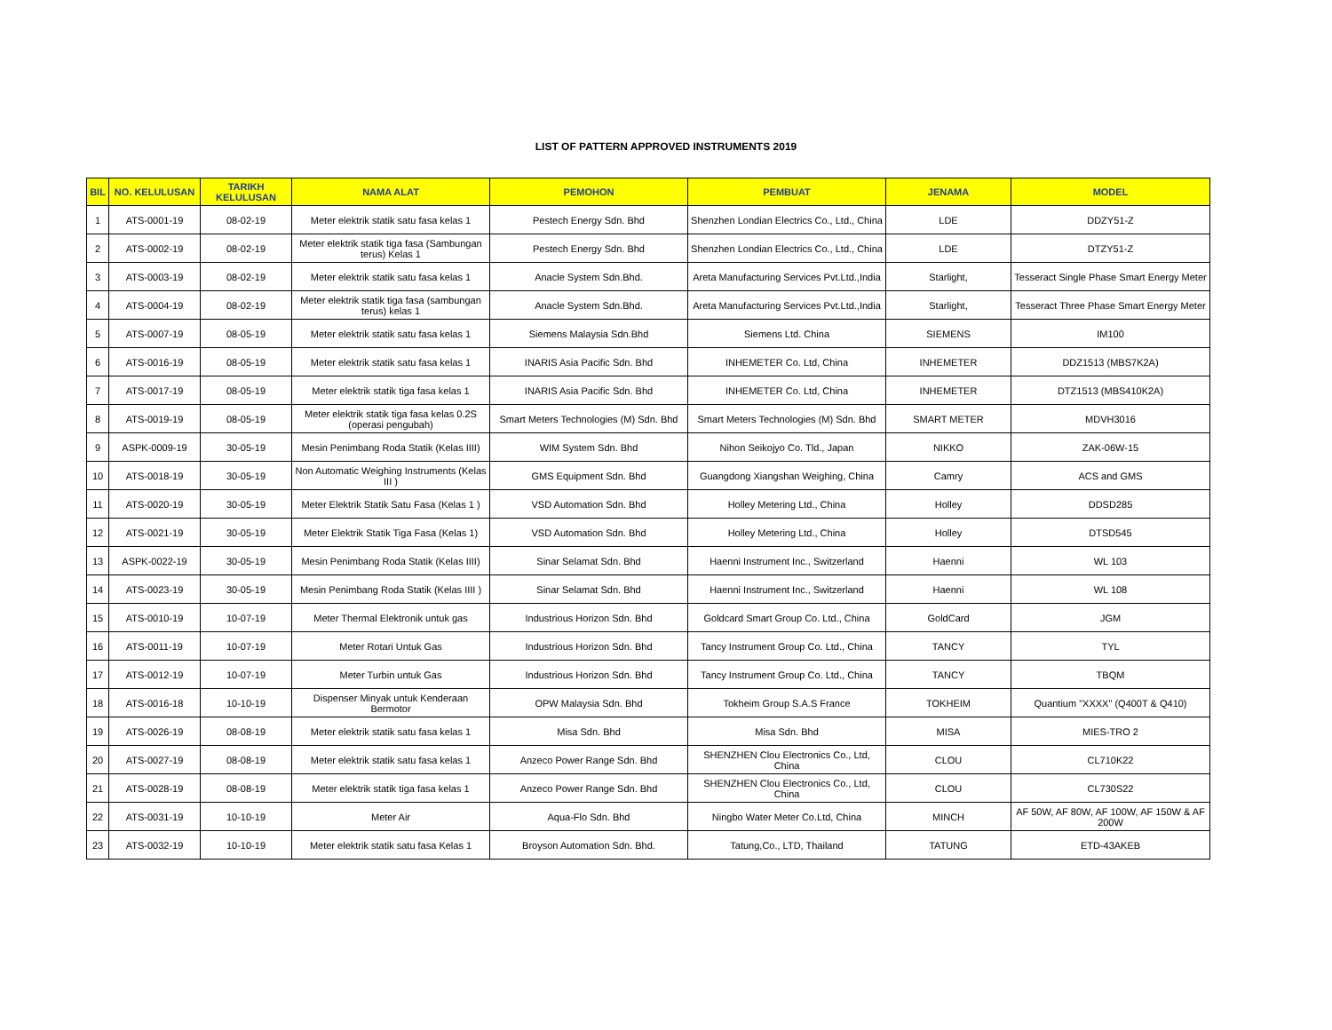LIST OF PATTERN APPROVED INSTRUMENTS 2019
| BIL | NO. KELULUSAN | TARIKH KELULUSAN | NAMA ALAT | PEMOHON | PEMBUAT | JENAMA | MODEL |
| --- | --- | --- | --- | --- | --- | --- | --- |
| 1 | ATS-0001-19 | 08-02-19 | Meter elektrik statik satu fasa kelas 1 | Pestech Energy Sdn. Bhd | Shenzhen Londian Electrics Co., Ltd., China | LDE | DDZY51-Z |
| 2 | ATS-0002-19 | 08-02-19 | Meter elektrik statik tiga fasa (Sambungan terus) Kelas 1 | Pestech Energy Sdn. Bhd | Shenzhen Londian Electrics Co., Ltd., China | LDE | DTZY51-Z |
| 3 | ATS-0003-19 | 08-02-19 | Meter elektrik statik satu fasa kelas 1 | Anacle System Sdn.Bhd. | Areta Manufacturing Services Pvt.Ltd.,India | Starlight, | Tesseract Single Phase Smart Energy Meter |
| 4 | ATS-0004-19 | 08-02-19 | Meter elektrik statik tiga fasa (sambungan terus) kelas 1 | Anacle System Sdn.Bhd. | Areta Manufacturing Services Pvt.Ltd.,India | Starlight, | Tesseract Three Phase Smart Energy Meter |
| 5 | ATS-0007-19 | 08-05-19 | Meter elektrik statik satu fasa kelas 1 | Siemens Malaysia Sdn.Bhd | Siemens Ltd. China | SIEMENS | IM100 |
| 6 | ATS-0016-19 | 08-05-19 | Meter elektrik statik satu fasa kelas 1 | INARIS Asia Pacific Sdn. Bhd | INHEMETER Co. Ltd, China | INHEMETER | DDZ1513 (MBS7K2A) |
| 7 | ATS-0017-19 | 08-05-19 | Meter elektrik statik tiga fasa kelas 1 | INARIS Asia Pacific Sdn. Bhd | INHEMETER Co. Ltd, China | INHEMETER | DTZ1513 (MBS410K2A) |
| 8 | ATS-0019-19 | 08-05-19 | Meter elektrik statik tiga fasa kelas 0.2S (operasi pengubah) | Smart Meters Technologies (M) Sdn. Bhd | Smart Meters Technologies (M) Sdn. Bhd | SMART METER | MDVH3016 |
| 9 | ASPK-0009-19 | 30-05-19 | Mesin Penimbang Roda Statik (Kelas IIII) | WIM System Sdn. Bhd | Nihon Seikojyo Co. Tld., Japan | NIKKO | ZAK-06W-15 |
| 10 | ATS-0018-19 | 30-05-19 | Non Automatic Weighing Instruments (Kelas III ) | GMS Equipment Sdn. Bhd | Guangdong Xiangshan Weighing, China | Camry | ACS and GMS |
| 11 | ATS-0020-19 | 30-05-19 | Meter Elektrik Statik Satu Fasa (Kelas 1 ) | VSD Automation Sdn. Bhd | Holley Metering Ltd., China | Holley | DDSD285 |
| 12 | ATS-0021-19 | 30-05-19 | Meter Elektrik Statik Tiga Fasa (Kelas 1) | VSD Automation Sdn. Bhd | Holley Metering Ltd., China | Holley | DTSD545 |
| 13 | ASPK-0022-19 | 30-05-19 | Mesin Penimbang Roda Statik (Kelas IIII) | Sinar Selamat Sdn. Bhd | Haenni Instrument Inc., Switzerland | Haenni | WL 103 |
| 14 | ATS-0023-19 | 30-05-19 | Mesin Penimbang Roda Statik (Kelas IIII ) | Sinar Selamat Sdn. Bhd | Haenni Instrument Inc., Switzerland | Haenni | WL 108 |
| 15 | ATS-0010-19 | 10-07-19 | Meter Thermal Elektronik untuk gas | Industrious Horizon Sdn. Bhd | Goldcard Smart Group Co. Ltd., China | GoldCard | JGM |
| 16 | ATS-0011-19 | 10-07-19 | Meter Rotari Untuk Gas | Industrious Horizon Sdn. Bhd | Tancy Instrument Group Co. Ltd., China | TANCY | TYL |
| 17 | ATS-0012-19 | 10-07-19 | Meter Turbin untuk Gas | Industrious Horizon Sdn. Bhd | Tancy Instrument Group Co. Ltd., China | TANCY | TBQM |
| 18 | ATS-0016-18 | 10-10-19 | Dispenser Minyak untuk Kenderaan Bermotor | OPW Malaysia Sdn. Bhd | Tokheim Group S.A.S France | TOKHEIM | Quantium "XXXX" (Q400T & Q410) |
| 19 | ATS-0026-19 | 08-08-19 | Meter elektrik statik satu fasa kelas 1 | Misa Sdn. Bhd | Misa Sdn. Bhd | MISA | MIES-TRO 2 |
| 20 | ATS-0027-19 | 08-08-19 | Meter elektrik statik satu fasa kelas 1 | Anzeco Power Range Sdn. Bhd | SHENZHEN Clou Electronics Co., Ltd, China | CLOU | CL710K22 |
| 21 | ATS-0028-19 | 08-08-19 | Meter elektrik statik tiga fasa kelas 1 | Anzeco Power Range Sdn. Bhd | SHENZHEN Clou Electronics Co., Ltd, China | CLOU | CL730S22 |
| 22 | ATS-0031-19 | 10-10-19 | Meter Air | Aqua-Flo Sdn. Bhd | Ningbo Water Meter Co.Ltd, China | MINCH | AF 50W, AF 80W, AF 100W, AF 150W & AF 200W |
| 23 | ATS-0032-19 | 10-10-19 | Meter elektrik statik satu fasa Kelas 1 | Broyson Automation Sdn. Bhd. | Tatung,Co., LTD, Thailand | TATUNG | ETD-43AKEB |